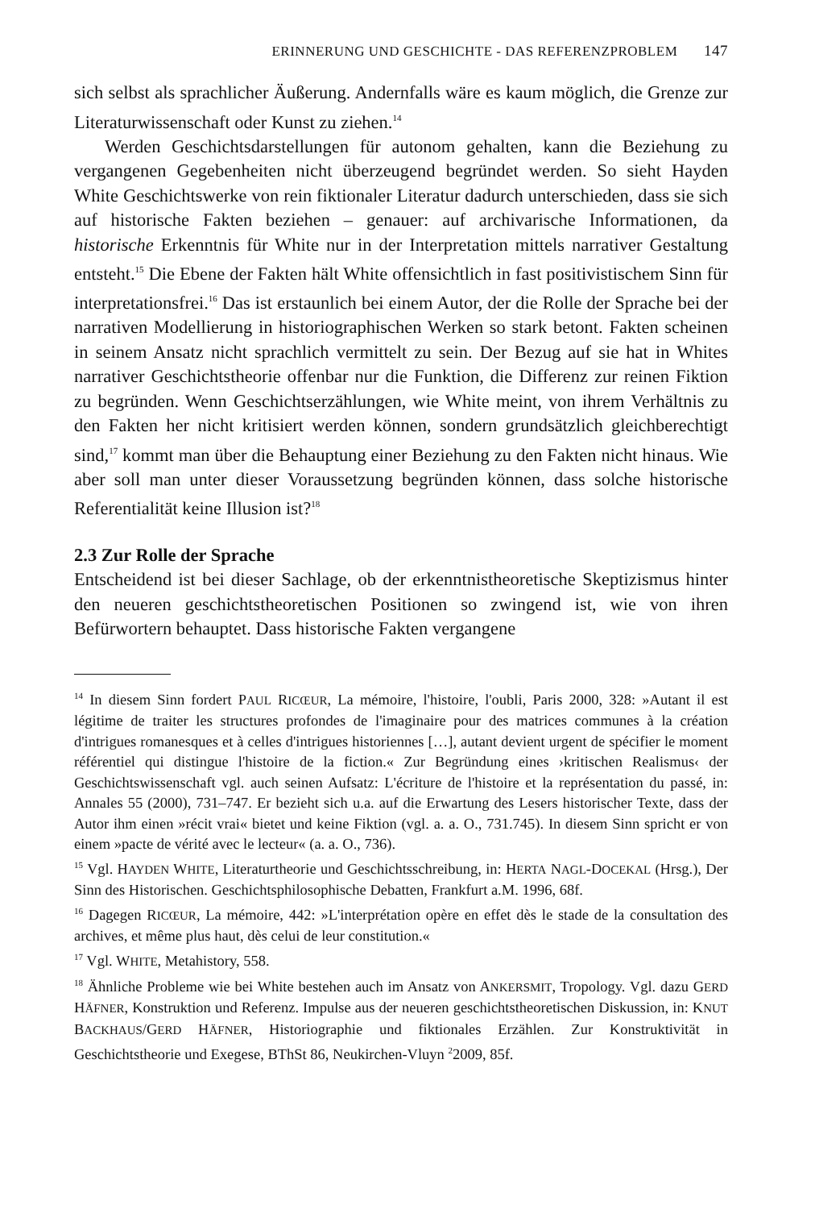ERINNERUNG UND GESCHICHTE - DAS REFERENZPROBLEM 147
sich selbst als sprachlicher Äußerung. Andernfalls wäre es kaum möglich, die Grenze zur Literaturwissenschaft oder Kunst zu ziehen.<sup>14</sup>
Werden Geschichtsdarstellungen für autonom gehalten, kann die Beziehung zu vergangenen Gegebenheiten nicht überzeugend begründet werden. So sieht Hayden White Geschichtswerke von rein fiktionaler Literatur dadurch unterschieden, dass sie sich auf historische Fakten beziehen – genauer: auf archivarische Informationen, da historische Erkenntnis für White nur in der Interpretation mittels narrativer Gestaltung entsteht.<sup>15</sup> Die Ebene der Fakten hält White offensichtlich in fast positivistischem Sinn für interpretationsfrei.<sup>16</sup> Das ist erstaunlich bei einem Autor, der die Rolle der Sprache bei der narrativen Modellierung in historiographischen Werken so stark betont. Fakten scheinen in seinem Ansatz nicht sprachlich vermittelt zu sein. Der Bezug auf sie hat in Whites narrativer Geschichtstheorie offenbar nur die Funktion, die Differenz zur reinen Fiktion zu begründen. Wenn Geschichtserzählungen, wie White meint, von ihrem Verhältnis zu den Fakten her nicht kritisiert werden können, sondern grundsätzlich gleichberechtigt sind,<sup>17</sup> kommt man über die Behauptung einer Beziehung zu den Fakten nicht hinaus. Wie aber soll man unter dieser Voraussetzung begründen können, dass solche historische Referentialität keine Illusion ist?<sup>18</sup>
2.3 Zur Rolle der Sprache
Entscheidend ist bei dieser Sachlage, ob der erkenntnistheoretische Skeptizismus hinter den neueren geschichtstheoretischen Positionen so zwingend ist, wie von ihren Befürwortern behauptet. Dass historische Fakten vergangene
<sup>14</sup> In diesem Sinn fordert PAUL RICŒUR, La mémoire, l'histoire, l'oubli, Paris 2000, 328: »Autant il est légitime de traiter les structures profondes de l'imaginaire pour des matrices communes à la création d'intrigues romanesques et à celles d'intrigues historiennes […], autant devient urgent de spécifier le moment référentiel qui distingue l'histoire de la fiction.« Zur Begründung eines ›kritischen Realismus‹ der Geschichtswissenschaft vgl. auch seinen Aufsatz: L'écriture de l'histoire et la représentation du passé, in: Annales 55 (2000), 731–747. Er bezieht sich u.a. auf die Erwartung des Lesers historischer Texte, dass der Autor ihm einen »récit vrai« bietet und keine Fiktion (vgl. a. a. O., 731.745). In diesem Sinn spricht er von einem »pacte de vérité avec le lecteur« (a. a. O., 736).
<sup>15</sup> Vgl. HAYDEN WHITE, Literaturtheorie und Geschichtsschreibung, in: HERTA NAGL-DOCEKAL (Hrsg.), Der Sinn des Historischen. Geschichtsphilosophische Debatten, Frankfurt a.M. 1996, 68f.
<sup>16</sup> Dagegen RICŒUR, La mémoire, 442: »L'interprétation opère en effet dès le stade de la consultation des archives, et même plus haut, dès celui de leur constitution.«
<sup>17</sup> Vgl. WHITE, Metahistory, 558.
<sup>18</sup> Ähnliche Probleme wie bei White bestehen auch im Ansatz von ANKERSMIT, Tropology. Vgl. dazu GERD HÄFNER, Konstruktion und Referenz. Impulse aus der neueren geschichtstheoretischen Diskussion, in: KNUT BACKHAUS/GERD HÄFNER, Historiographie und fiktionales Erzählen. Zur Konstruktivität in Geschichtstheorie und Exegese, BThSt 86, Neukirchen-Vluyn <sup>2</sup>2009, 85f.